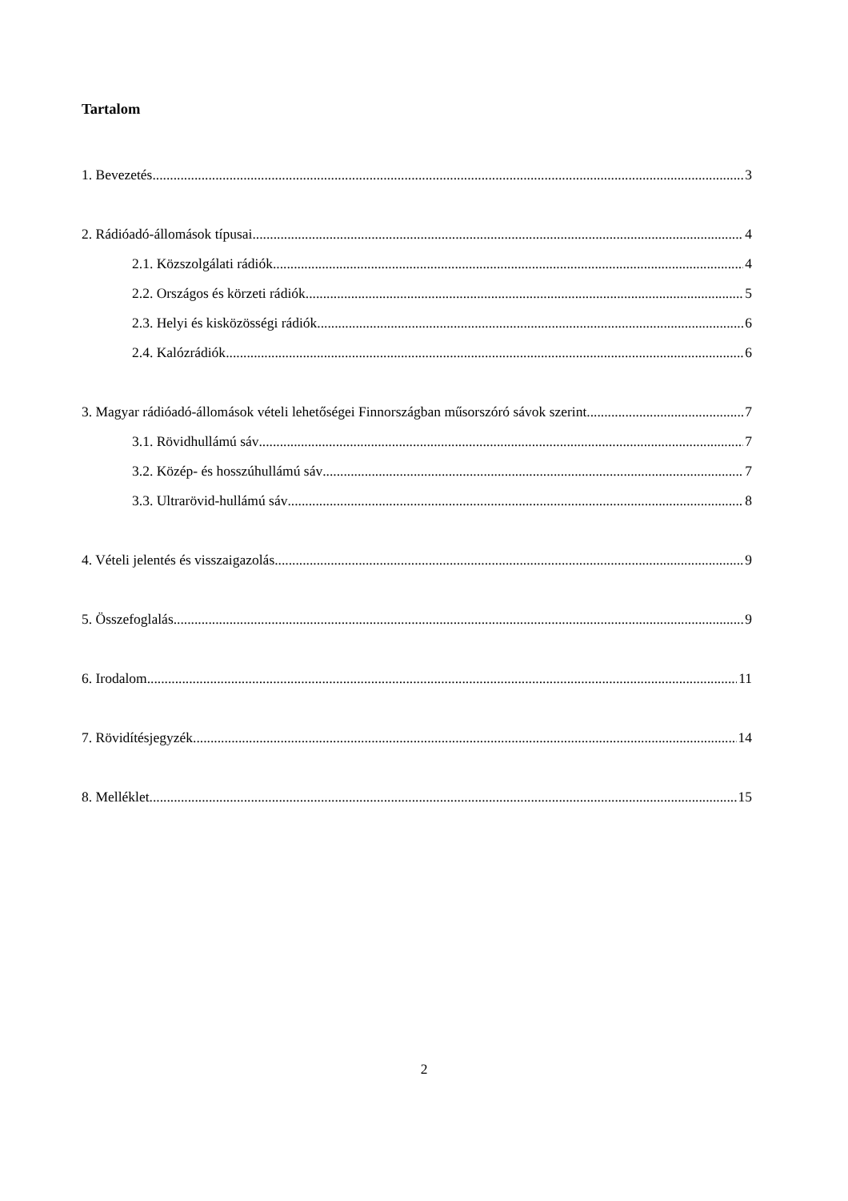Tartalom
1. Bevezetés 3
2. Rádióadó-állomások típusai 4
2.1. Közszolgálati rádiók 4
2.2. Országos és körzeti rádiók 5
2.3. Helyi és kisközösségi rádiók 6
2.4. Kalózrádiók 6
3. Magyar rádióadó-állomások vételi lehetőségei Finnországban műsorszóró sávok szerint 7
3.1. Rövidhullámú sáv 7
3.2. Közép- és hosszúhullámú sáv 7
3.3. Ultrarövid-hullámú sáv 8
4. Vételi jelentés és visszaigazolás 9
5. Összefoglalás 9
6. Irodalom 11
7. Rövidítésjegyzék 14
8. Melléklet 15
2